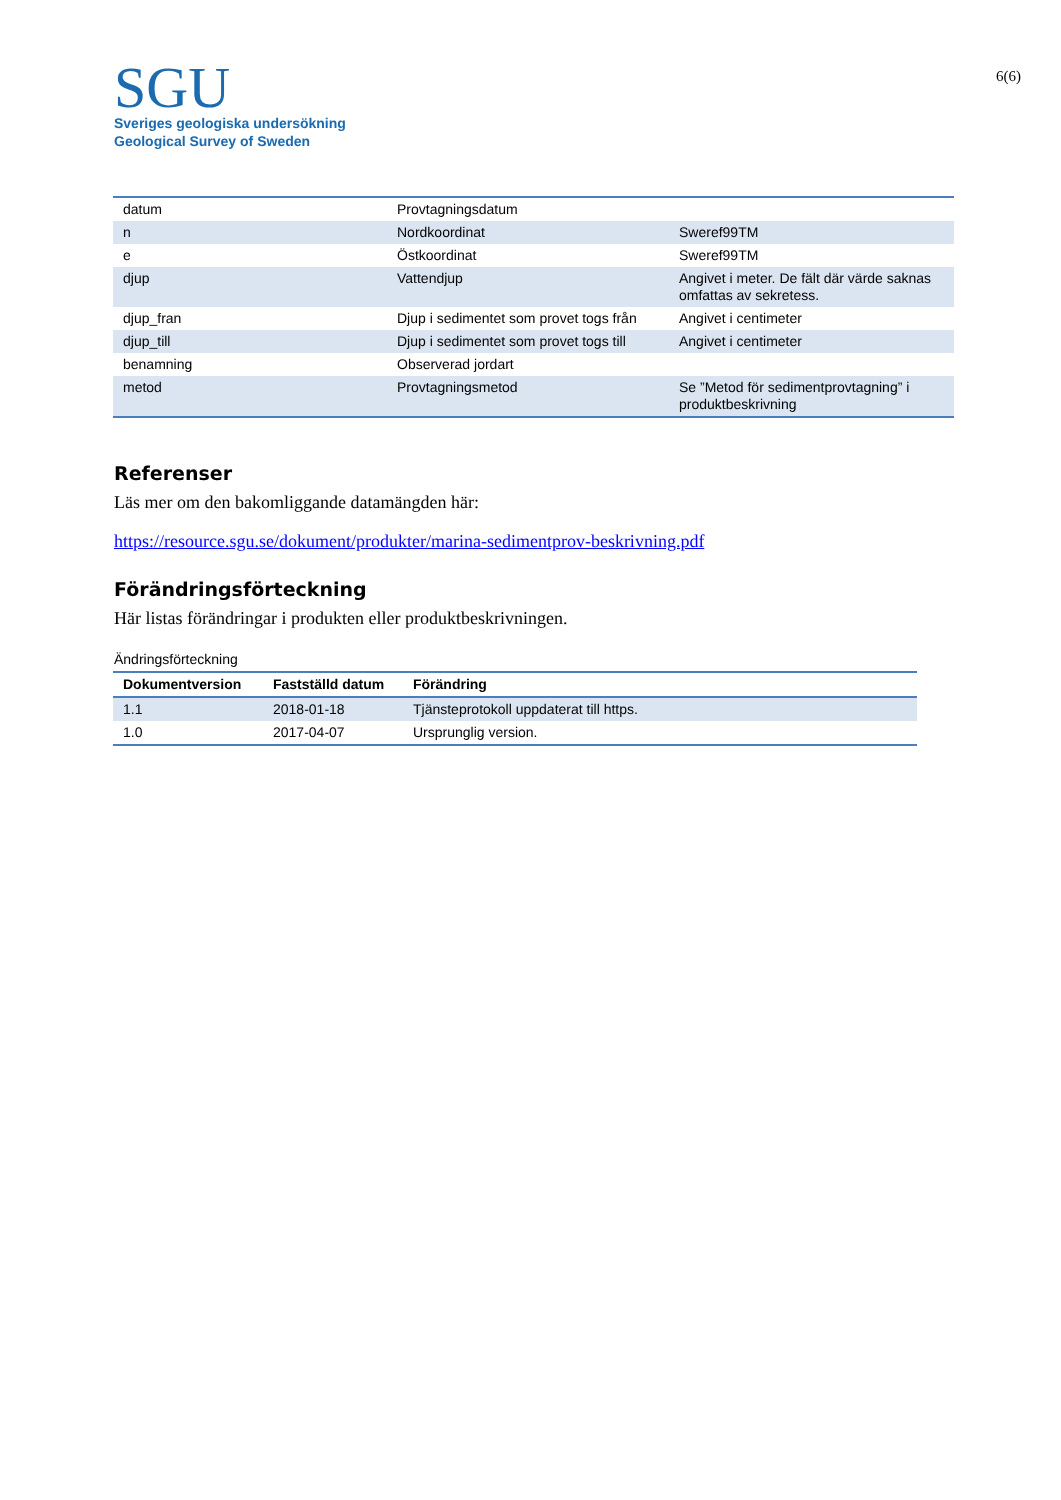SGU
Sveriges geologiska undersökning
Geological Survey of Sweden
6(6)
| datum | Provtagningsdatum | |
| n | Nordkoordinat | Sweref99TM |
| e | Östkoordinat | Sweref99TM |
| djup | Vattendjup | Angivet i meter. De fält där värde saknas omfattas av sekretess. |
| djup_fran | Djup i sedimentet som provet togs från | Angivet i centimeter |
| djup_till | Djup i sedimentet som provet togs till | Angivet i centimeter |
| benamning | Observerad jordart | |
| metod | Provtagningsmetod | Se ”Metod för sedimentprovtagning” i produktbeskrivning |
Referenser
Läs mer om den bakomliggande datamängden här:
https://resource.sgu.se/dokument/produkter/marina-sedimentprov-beskrivning.pdf
Förändringsförteckning
Här listas förändringar i produkten eller produktbeskrivningen.
Ändringsförteckning
| Dokumentversion | Fastställd datum | Förändring |
| --- | --- | --- |
| 1.1 | 2018-01-18 | Tjänsteprotokoll uppdaterat till https. |
| 1.0 | 2017-04-07 | Ursprunglig version. |